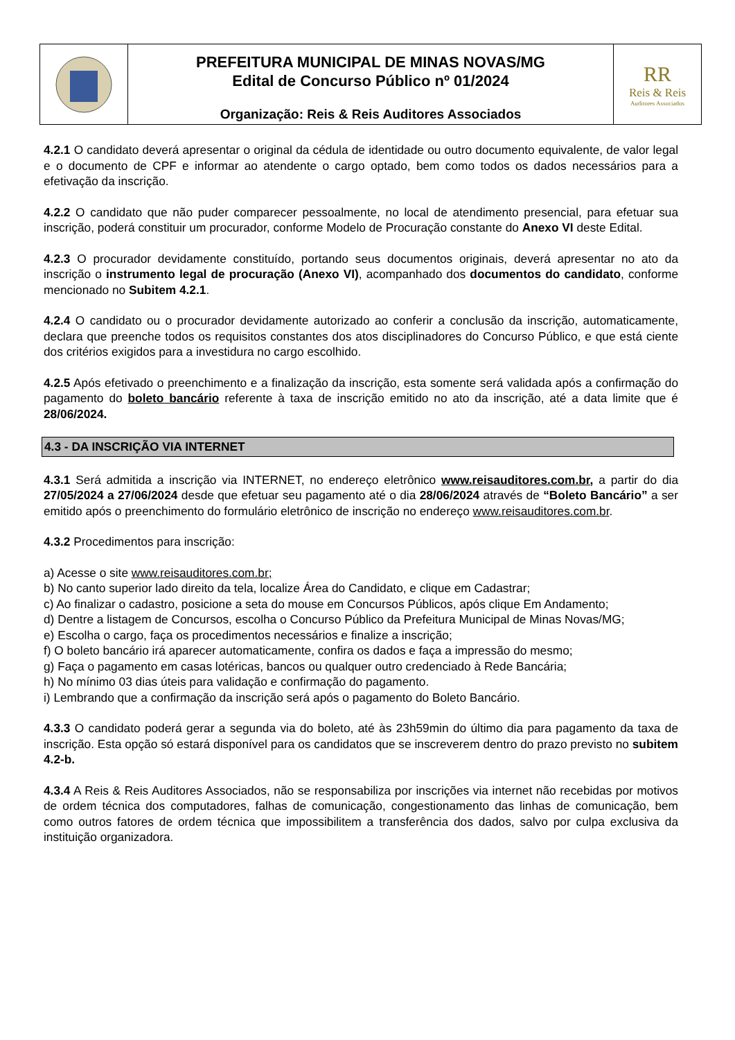PREFEITURA MUNICIPAL DE MINAS NOVAS/MG
Edital de Concurso Público nº 01/2024
Organização: Reis & Reis Auditores Associados
RR
Reis & Reis
Auditores Associados
4.2.1 O candidato deverá apresentar o original da cédula de identidade ou outro documento equivalente, de valor legal e o documento de CPF e informar ao atendente o cargo optado, bem como todos os dados necessários para a efetivação da inscrição.
4.2.2 O candidato que não puder comparecer pessoalmente, no local de atendimento presencial, para efetuar sua inscrição, poderá constituir um procurador, conforme Modelo de Procuração constante do Anexo VI deste Edital.
4.2.3 O procurador devidamente constituído, portando seus documentos originais, deverá apresentar no ato da inscrição o instrumento legal de procuração (Anexo VI), acompanhado dos documentos do candidato, conforme mencionado no Subitem 4.2.1.
4.2.4 O candidato ou o procurador devidamente autorizado ao conferir a conclusão da inscrição, automaticamente, declara que preenche todos os requisitos constantes dos atos disciplinadores do Concurso Público, e que está ciente dos critérios exigidos para a investidura no cargo escolhido.
4.2.5 Após efetivado o preenchimento e a finalização da inscrição, esta somente será validada após a confirmação do pagamento do boleto bancário referente à taxa de inscrição emitido no ato da inscrição, até a data limite que é 28/06/2024.
4.3 - DA INSCRIÇÃO VIA INTERNET
4.3.1 Será admitida a inscrição via INTERNET, no endereço eletrônico www.reisauditores.com.br, a partir do dia 27/05/2024 a 27/06/2024 desde que efetuar seu pagamento até o dia 28/06/2024 através de “Boleto Bancário” a ser emitido após o preenchimento do formulário eletrônico de inscrição no endereço www.reisauditores.com.br.
4.3.2 Procedimentos para inscrição:
a) Acesse o site www.reisauditores.com.br;
b) No canto superior lado direito da tela, localize Área do Candidato, e clique em Cadastrar;
c) Ao finalizar o cadastro, posicione a seta do mouse em Concursos Públicos, após clique Em Andamento;
d) Dentre a listagem de Concursos, escolha o Concurso Público da Prefeitura Municipal de Minas Novas/MG;
e) Escolha o cargo, faça os procedimentos necessários e finalize a inscrição;
f) O boleto bancário irá aparecer automaticamente, confira os dados e faça a impressão do mesmo;
g) Faça o pagamento em casas lotéricas, bancos ou qualquer outro credenciado à Rede Bancária;
h) No mínimo 03 dias úteis para validação e confirmação do pagamento.
i) Lembrando que a confirmação da inscrição será após o pagamento do Boleto Bancário.
4.3.3 O candidato poderá gerar a segunda via do boleto, até às 23h59min do último dia para pagamento da taxa de inscrição. Esta opção só estará disponível para os candidatos que se inscreverem dentro do prazo previsto no subitem 4.2-b.
4.3.4 A Reis & Reis Auditores Associados, não se responsabiliza por inscrições via internet não recebidas por motivos de ordem técnica dos computadores, falhas de comunicação, congestionamento das linhas de comunicação, bem como outros fatores de ordem técnica que impossibilitem a transferência dos dados, salvo por culpa exclusiva da instituição organizadora.